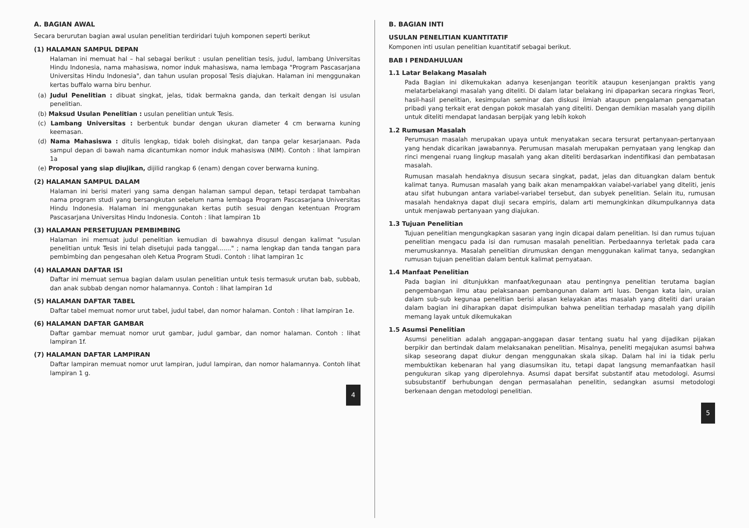A. BAGIAN AWAL
Secara berurutan bagian awal usulan penelitian terdiridari tujuh komponen seperti berikut
(1) HALAMAN SAMPUL DEPAN
Halaman ini memuat hal – hal sebagai berikut : usulan penelitian tesis, judul, lambang Universitas Hindu Indonesia, nama mahasiswa, nomor induk mahasiswa, nama lembaga "Program Pascasarjana Universitas Hindu Indonesia", dan tahun usulan proposal Tesis diajukan. Halaman ini menggunakan kertas buffalo warna biru benhur.
(a) Judul Penelitian : dibuat singkat, jelas, tidak bermakna ganda, dan terkait dengan isi usulan penelitian.
(b) Maksud Usulan Penelitian : usulan penelitian untuk Tesis.
(c) Lambang Universitas : berbentuk bundar dengan ukuran diameter 4 cm berwarna kuning keemasan.
(d) Nama Mahasiswa : ditulis lengkap, tidak boleh disingkat, dan tanpa gelar kesarjanaan. Pada sampul depan di bawah nama dicantumkan nomor induk mahasiswa (NIM). Contoh : lihat lampiran 1a
(e) Proposal yang siap diujikan, dijilid rangkap 6 (enam) dengan cover berwarna kuning.
(2) HALAMAN SAMPUL DALAM
Halaman ini berisi materi yang sama dengan halaman sampul depan, tetapi terdapat tambahan nama program studi yang bersangkutan sebelum nama lembaga Program Pascasarjana Universitas Hindu Indonesia. Halaman ini menggunakan kertas putih sesuai dengan ketentuan Program Pascasarjana Universitas Hindu Indonesia. Contoh : lihat lampiran 1b
(3) HALAMAN PERSETUJUAN PEMBIMBING
Halaman ini memuat judul penelitian kemudian di bawahnya disusul dengan kalimat "usulan penelitian untuk Tesis ini telah disetujui pada tanggal......." ; nama lengkap dan tanda tangan para pembimbing dan pengesahan oleh Ketua Program Studi. Contoh : lihat lampiran 1c
(4) HALAMAN DAFTAR ISI
Daftar ini memuat semua bagian dalam usulan penelitian untuk tesis termasuk urutan bab, subbab, dan anak subbab dengan nomor halamannya. Contoh : lihat lampiran 1d
(5) HALAMAN DAFTAR TABEL
Daftar tabel memuat nomor urut tabel, judul tabel, dan nomor halaman. Contoh : lihat lampiran 1e.
(6) HALAMAN DAFTAR GAMBAR
Daftar gambar memuat nomor urut gambar, judul gambar, dan nomor halaman. Contoh : lihat lampiran 1f.
(7) HALAMAN DAFTAR LAMPIRAN
Daftar lampiran memuat nomor urut lampiran, judul lampiran, dan nomor halamannya. Contoh lihat lampiran 1 g.
4
B. BAGIAN INTI
USULAN PENELITIAN KUANTITATIF
Komponen inti usulan penelitian kuantitatif sebagai berikut.
BAB I PENDAHULUAN
1.1 Latar Belakang Masalah
Pada Bagian ini dikemukakan adanya kesenjangan teoritik ataupun kesenjangan praktis yang melatarbelakangi masalah yang diteliti. Di dalam latar belakang ini dipaparkan secara ringkas Teori, hasil-hasil penelitian, kesimpulan seminar dan diskusi ilmiah ataupun pengalaman pengamatan pribadi yang terkait erat dengan pokok masalah yang diteliti. Dengan demikian masalah yang dipilih untuk diteliti mendapat landasan berpijak yang lebih kokoh
1.2 Rumusan Masalah
Perumusan masalah merupakan upaya untuk menyatakan secara tersurat pertanyaan-pertanyaan yang hendak dicarikan jawabannya. Perumusan masalah merupakan pernyataan yang lengkap dan rinci mengenai ruang lingkup masalah yang akan diteliti berdasarkan indentifikasi dan pembatasan masalah.
Rumusan masalah hendaknya disusun secara singkat, padat, jelas dan dituangkan dalam bentuk kalimat tanya. Rumusan masalah yang baik akan menampakkan vaiabel-variabel yang diteliti, jenis atau sifat hubungan antara variabel-variabel tersebut, dan subyek penelitian. Selain itu, rumusan masalah hendaknya dapat diuji secara empiris, dalam arti memungkinkan dikumpulkannya data untuk menjawab pertanyaan yang diajukan.
1.3 Tujuan Penelitian
Tujuan penelitian mengungkapkan sasaran yang ingin dicapai dalam penelitian. Isi dan rumus tujuan penelitian mengacu pada isi dan rumusan masalah penelitian. Perbedaannya terletak pada cara merumuskannya. Masalah penelitian dirumuskan dengan menggunakan kalimat tanya, sedangkan rumusan tujuan penelitian dalam bentuk kalimat pernyataan.
1.4 Manfaat Penelitian
Pada bagian ini ditunjukkan manfaat/kegunaan atau pentingnya penelitian terutama bagian pengembangan ilmu atau pelaksanaan pembangunan dalam arti luas. Dengan kata lain, uraian dalam sub-sub kegunaa penelitian berisi alasan kelayakan atas masalah yang diteliti dari uraian dalam bagian ini diharapkan dapat disimpulkan bahwa penelitian terhadap masalah yang dipilih memang layak untuk dikemukakan
1.5 Asumsi Penelitian
Asumsi penelitian adalah anggapan-anggapan dasar tentang suatu hal yang dijadikan pijakan berpikir dan bertindak dalam melaksanakan penelitian. Misalnya, peneliti megajukan asumsi bahwa sikap seseorang dapat diukur dengan menggunakan skala sikap. Dalam hal ini ia tidak perlu membuktikan kebenaran hal yang diasumsikan itu, tetapi dapat langsung memanfaatkan hasil pengukuran sikap yang diperolehnya. Asumsi dapat bersifat substantif atau metodologi. Asumsi subsubstantif berhubungan dengan permasalahan penelitin, sedangkan asumsi metodologi berkenaan dengan metodologi penelitian.
5